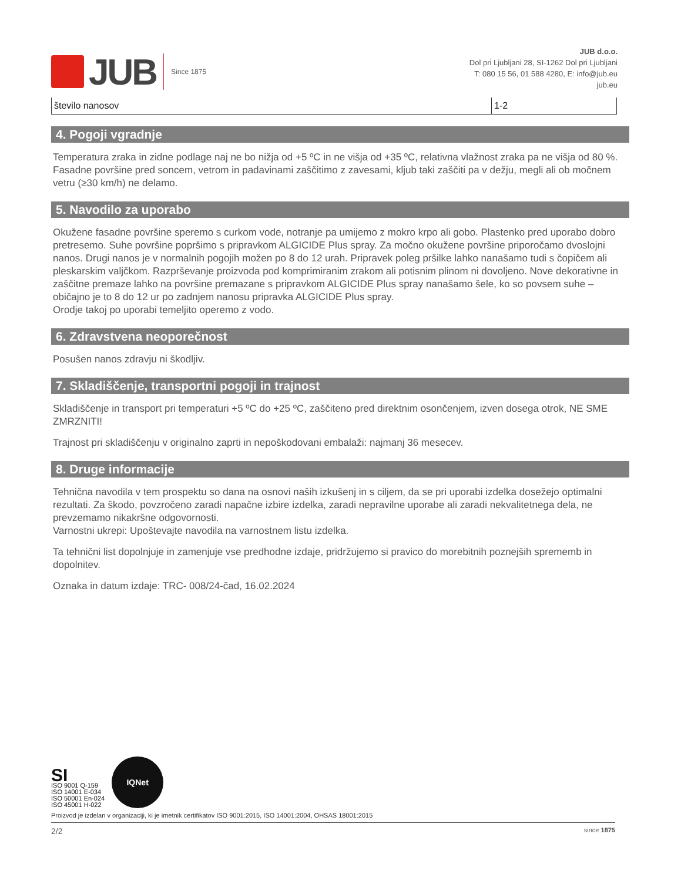JUB
Since 1875
JUB d.o.o.
Dol pri Ljubljani 28, SI-1262 Dol pri Ljubljani
T: 080 15 56, 01 588 4280, E: info@jub.eu
jub.eu
| število nanosov | 1-2 |
4. Pogoji vgradnje
Temperatura zraka in zidne podlage naj ne bo nižja od +5 ºC in ne višja od +35 ºC, relativna vlažnost zraka pa ne višja od 80 %. Fasadne površine pred soncem, vetrom in padavinami zaščitimo z zavesami, kljub taki zaščiti pa v dežju, megli ali ob močnem vetru (≥30 km/h) ne delamo.
5. Navodilo za uporabo
Okužene fasadne površine speremo s curkom vode, notranje pa umijemo z mokro krpo ali gobo. Plastenko pred uporabo dobro pretresemo. Suhe površine popršimo s pripravkom ALGICIDE Plus spray. Za močno okužene površine priporočamo dvoslojni nanos. Drugi nanos je v normalnih pogojih možen po 8 do 12 urah. Pripravek poleg pršilke lahko nanašamo tudi s čopičem ali pleskarskim valjčkom. Razprševanje proizvoda pod komprimiranim zrakom ali potisnim plinom ni dovoljeno. Nove dekorativne in zaščitne premaze lahko na površine premazane s pripravkom ALGICIDE Plus spray nanašamo šele, ko so povsem suhe – običajno je to 8 do 12 ur po zadnjem nanosu pripravka ALGICIDE Plus spray.
Orodje takoj po uporabi temeljito operemo z vodo.
6. Zdravstvena neoporečnost
Posušen nanos zdravju ni škodljiv.
7. Skladiščenje, transportni pogoji in trajnost
Skladiščenje in transport pri temperaturi +5 ºC do +25 ºC, zaščiteno pred direktnim osončenjem, izven dosega otrok, NE SME ZMRZNITI!
Trajnost pri skladiščenju v originalno zaprti in nepoškodovani embalaži: najmanj 36 mesecev.
8. Druge informacije
Tehnična navodila v tem prospektu so dana na osnovi naših izkušenj in s ciljem, da se pri uporabi izdelka dosežejo optimalni rezultati. Za škodo, povzročeno zaradi napačne izbire izdelka, zaradi nepravilne uporabe ali zaradi nekvalitetnega dela, ne prevzemamo nikakršne odgovornosti.
Varnostni ukrepi: Upoštevajte navodila na varnostnem listu izdelka.
Ta tehnični list dopolnjuje in zamenjuje vse predhodne izdaje, pridržujemo si pravico do morebitnih poznejših sprememb in dopolnitev.
Oznaka in datum izdaje: TRC- 008/24-čad, 16.02.2024
SI
ISO 9001 Q-159
ISO 14001 E-034
ISO 50001 En-024
ISO 45001 H-022
IQNet
Proizvod je izdelan v organizaciji, ki je imetnik certifikatov ISO 9001:2015, ISO 14001:2004, OHSAS 18001:2015
2/2 since 1875